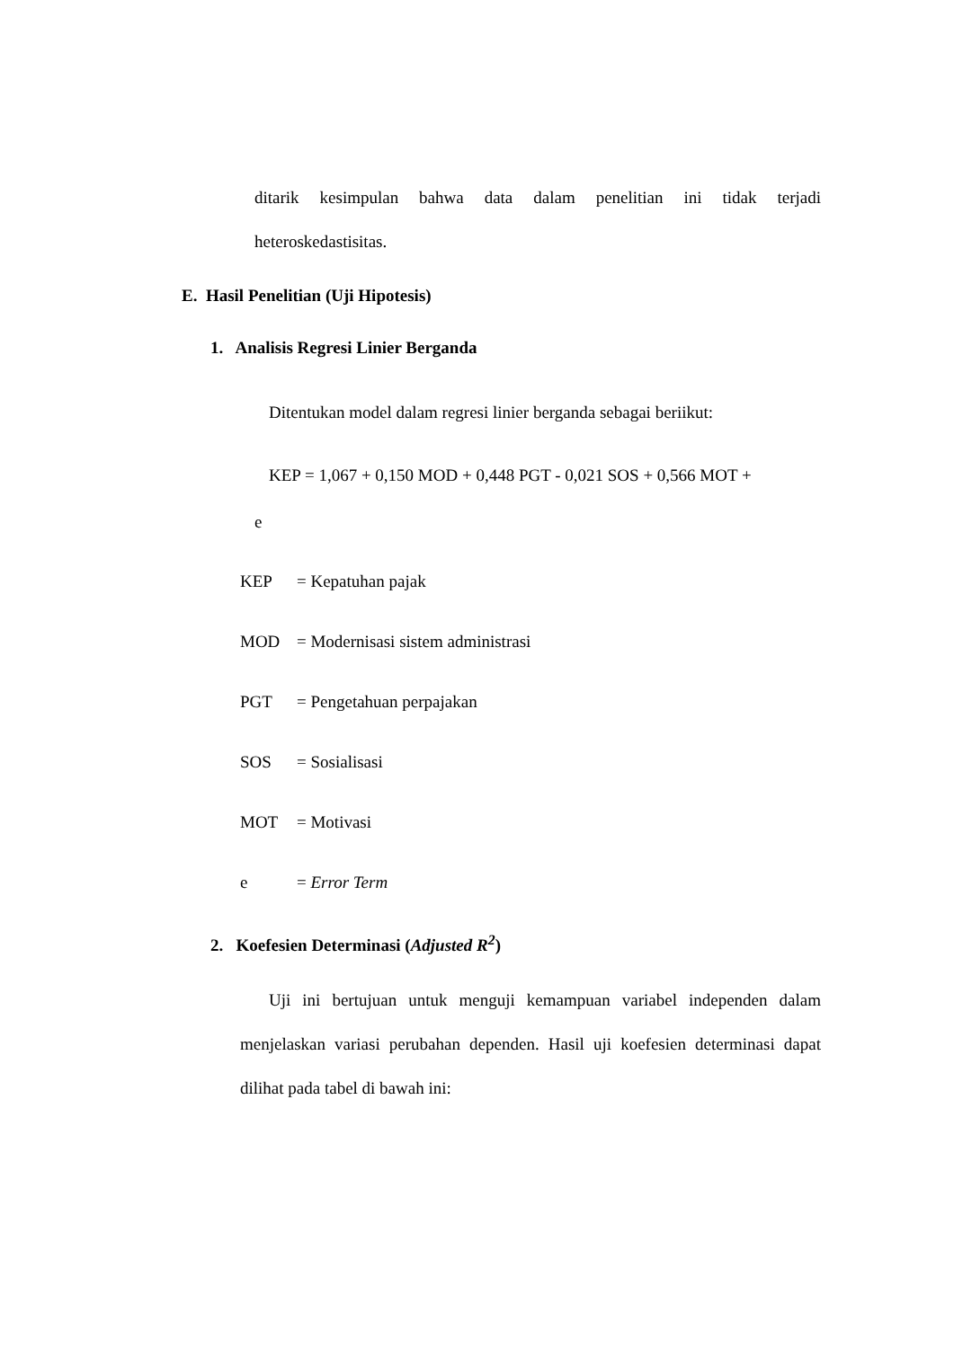ditarik kesimpulan bahwa data dalam penelitian ini tidak terjadi
heteroskedastisitas.
E. Hasil Penelitian (Uji Hipotesis)
1. Analisis Regresi Linier Berganda
Ditentukan model dalam regresi linier berganda sebagai beriikut:
KEP = 1,067 + 0,150 MOD + 0,448 PGT - 0,021 SOS + 0,566 MOT +
e
KEP = Kepatuhan pajak
MOD = Modernisasi sistem administrasi
PGT = Pengetahuan perpajakan
SOS = Sosialisasi
MOT = Motivasi
e = Error Term
2. Koefesien Determinasi (Adjusted R<sup>2</sup>)
Uji ini bertujuan untuk menguji kemampuan variabel independen dalam menjelaskan variasi perubahan dependen. Hasil uji koefesien determinasi dapat dilihat pada tabel di bawah ini: